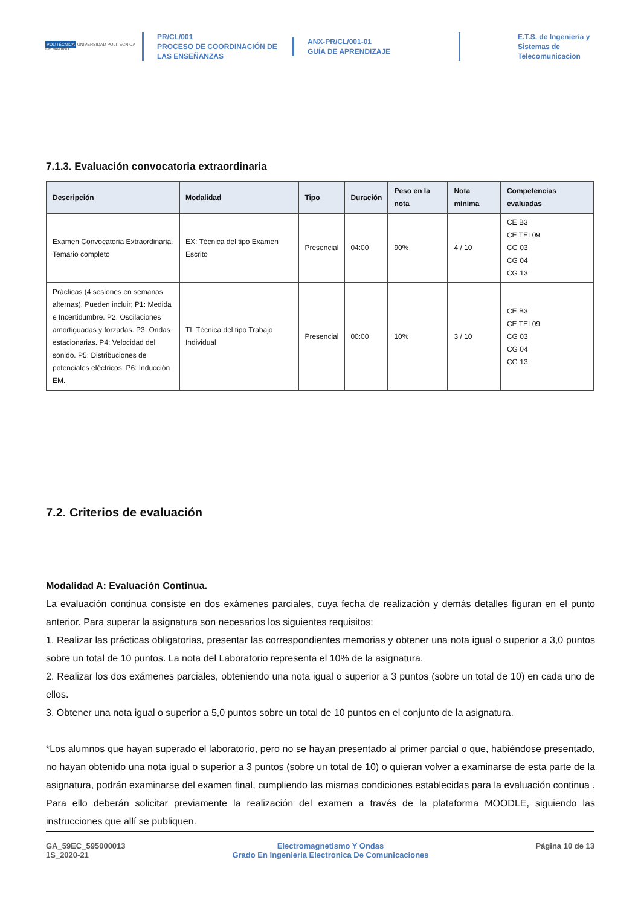POLITÉCNICA UNIVERSIDAD POLITÉCNICA DE MADRID
PR/CL/001
PROCESO DE COORDINACIÓN DE
LAS ENSEÑANZAS
ANX-PR/CL/001-01
GUÍA DE APRENDIZAJE
E.T.S. de Ingenieria y
Sistemas de
Telecomunicacion
7.1.3. Evaluación convocatoria extraordinaria
| Descripción | Modalidad | Tipo | Duración | Peso en la nota | Nota mínima | Competencias evaluadas |
| --- | --- | --- | --- | --- | --- | --- |
| Examen Convocatoria Extraordinaria. Temario completo | EX: Técnica del tipo Examen Escrito | Presencial | 04:00 | 90% | 4 / 10 | CE B3 CE TEL09 CG 03 CG 04 CG 13 |
| Prácticas (4 sesiones en semanas alternas). Pueden incluir; P1: Medida e Incertidumbre. P2: Oscilaciones amortiguadas y forzadas. P3: Ondas estacionarias. P4: Velocidad del sonido. P5: Distribuciones de potenciales eléctricos. P6: Inducción EM. | TI: Técnica del tipo Trabajo Individual | Presencial | 00:00 | 10% | 3 / 10 | CE B3 CE TEL09 CG 03 CG 04 CG 13 |
7.2. Criterios de evaluación
Modalidad A: Evaluación Continua.
La evaluación continua consiste en dos exámenes parciales, cuya fecha de realización y demás detalles figuran en el punto anterior. Para superar la asignatura son necesarios los siguientes requisitos:
1. Realizar las prácticas obligatorias, presentar las correspondientes memorias y obtener una nota igual o superior a 3,0 puntos sobre un total de 10 puntos. La nota del Laboratorio representa el 10% de la asignatura.
2. Realizar los dos exámenes parciales, obteniendo una nota igual o superior a 3 puntos (sobre un total de 10) en cada uno de ellos.
3. Obtener una nota igual o superior a 5,0 puntos sobre un total de 10 puntos en el conjunto de la asignatura.
*Los alumnos que hayan superado el laboratorio, pero no se hayan presentado al primer parcial o que, habiéndose presentado, no hayan obtenido una nota igual o superior a 3 puntos (sobre un total de 10) o quieran volver a examinarse de esta parte de la asignatura, podrán examinarse del examen final, cumpliendo las mismas condiciones establecidas para la evaluación continua . Para ello deberán solicitar previamente la realización del examen a través de la plataforma MOODLE, siguiendo las instrucciones que allí se publiquen.
GA_59EC_595000013
1S_2020-21
Electromagnetismo Y Ondas
Grado En Ingenieria Electronica De Comunicaciones
Página 10 de 13